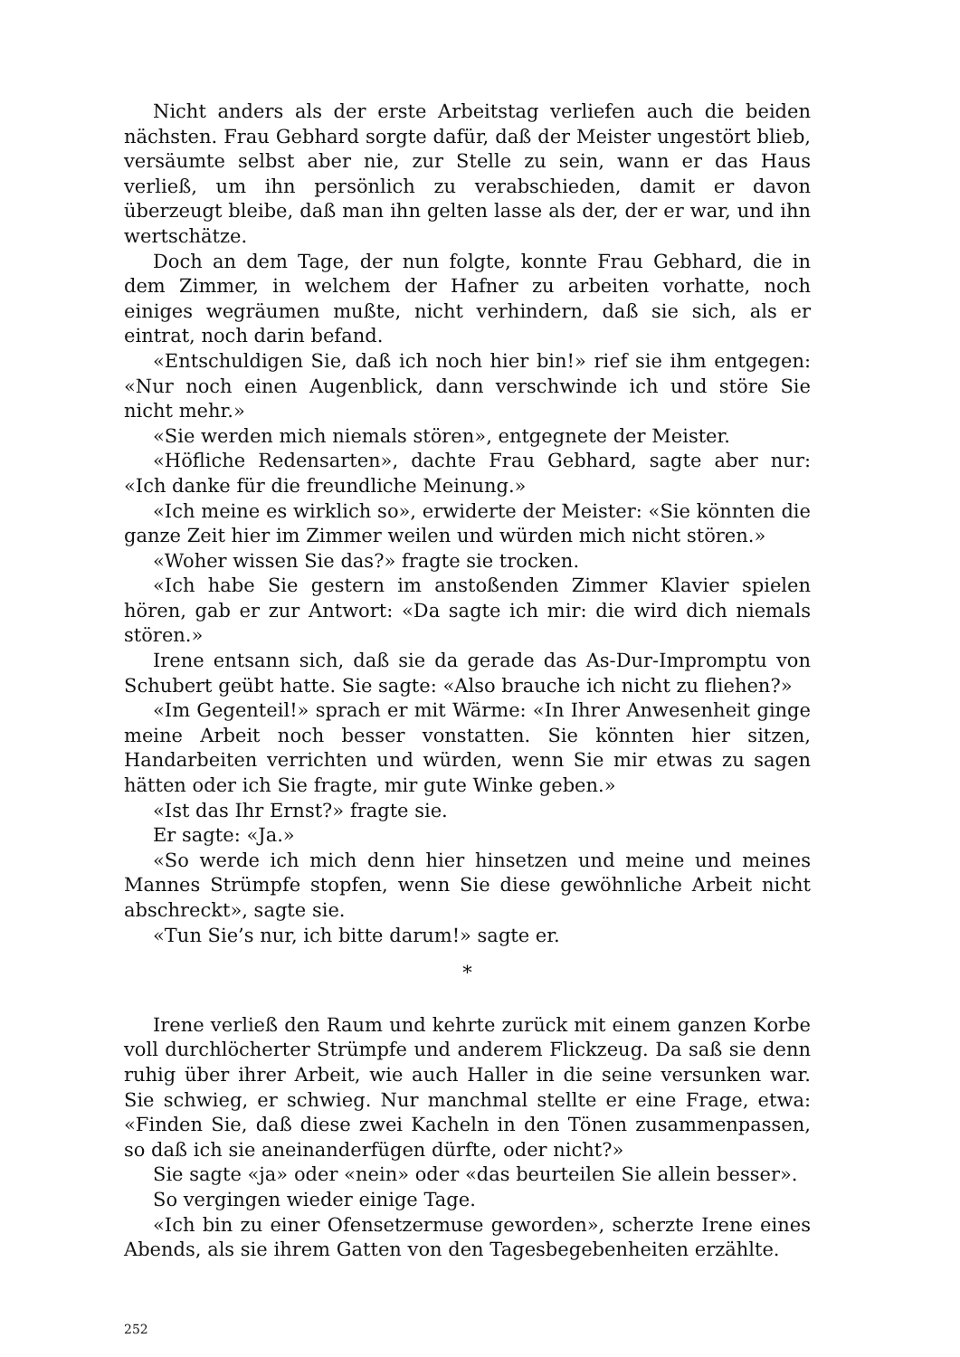Nicht anders als der erste Arbeitstag verliefen auch die beiden nächsten. Frau Gebhard sorgte dafür, daß der Meister ungestört blieb, versäumte selbst aber nie, zur Stelle zu sein, wann er das Haus verließ, um ihn persönlich zu verabschieden, damit er davon überzeugt bleibe, daß man ihn gelten lasse als der, der er war, und ihn wertschätze.
Doch an dem Tage, der nun folgte, konnte Frau Gebhard, die in dem Zimmer, in welchem der Hafner zu arbeiten vorhatte, noch einiges wegräumen mußte, nicht verhindern, daß sie sich, als er eintrat, noch darin befand.
«Entschuldigen Sie, daß ich noch hier bin!» rief sie ihm entgegen: «Nur noch einen Augenblick, dann verschwinde ich und störe Sie nicht mehr.»
«Sie werden mich niemals stören», entgegnete der Meister.
«Höfliche Redensarten», dachte Frau Gebhard, sagte aber nur: «Ich danke für die freundliche Meinung.»
«Ich meine es wirklich so», erwiderte der Meister: «Sie könnten die ganze Zeit hier im Zimmer weilen und würden mich nicht stören.»
«Woher wissen Sie das?» fragte sie trocken.
«Ich habe Sie gestern im anstoßenden Zimmer Klavier spielen hören, gab er zur Antwort: «Da sagte ich mir: die wird dich niemals stören.»
Irene entsann sich, daß sie da gerade das As-Dur-Impromptu von Schubert geübt hatte. Sie sagte: «Also brauche ich nicht zu fliehen?»
«Im Gegenteil!» sprach er mit Wärme: «In Ihrer Anwesenheit ginge meine Arbeit noch besser vonstatten. Sie könnten hier sitzen, Handarbeiten verrichten und würden, wenn Sie mir etwas zu sagen hätten oder ich Sie fragte, mir gute Winke geben.»
«Ist das Ihr Ernst?» fragte sie.
Er sagte: «Ja.»
«So werde ich mich denn hier hinsetzen und meine und meines Mannes Strümpfe stopfen, wenn Sie diese gewöhnliche Arbeit nicht abschreckt», sagte sie.
«Tun Sie’s nur, ich bitte darum!» sagte er.
*
Irene verließ den Raum und kehrte zurück mit einem ganzen Korbe voll durchlöcherter Strümpfe und anderem Flickzeug. Da saß sie denn ruhig über ihrer Arbeit, wie auch Haller in die seine versunken war. Sie schwieg, er schwieg. Nur manchmal stellte er eine Frage, etwa: «Finden Sie, daß diese zwei Kacheln in den Tönen zusammenpassen, so daß ich sie aneinanderfügen dürfte, oder nicht?»
Sie sagte «ja» oder «nein» oder «das beurteilen Sie allein besser».
So vergingen wieder einige Tage.
«Ich bin zu einer Ofensetzermuse geworden», scherzte Irene eines Abends, als sie ihrem Gatten von den Tagesbegebenheiten erzählte.
252